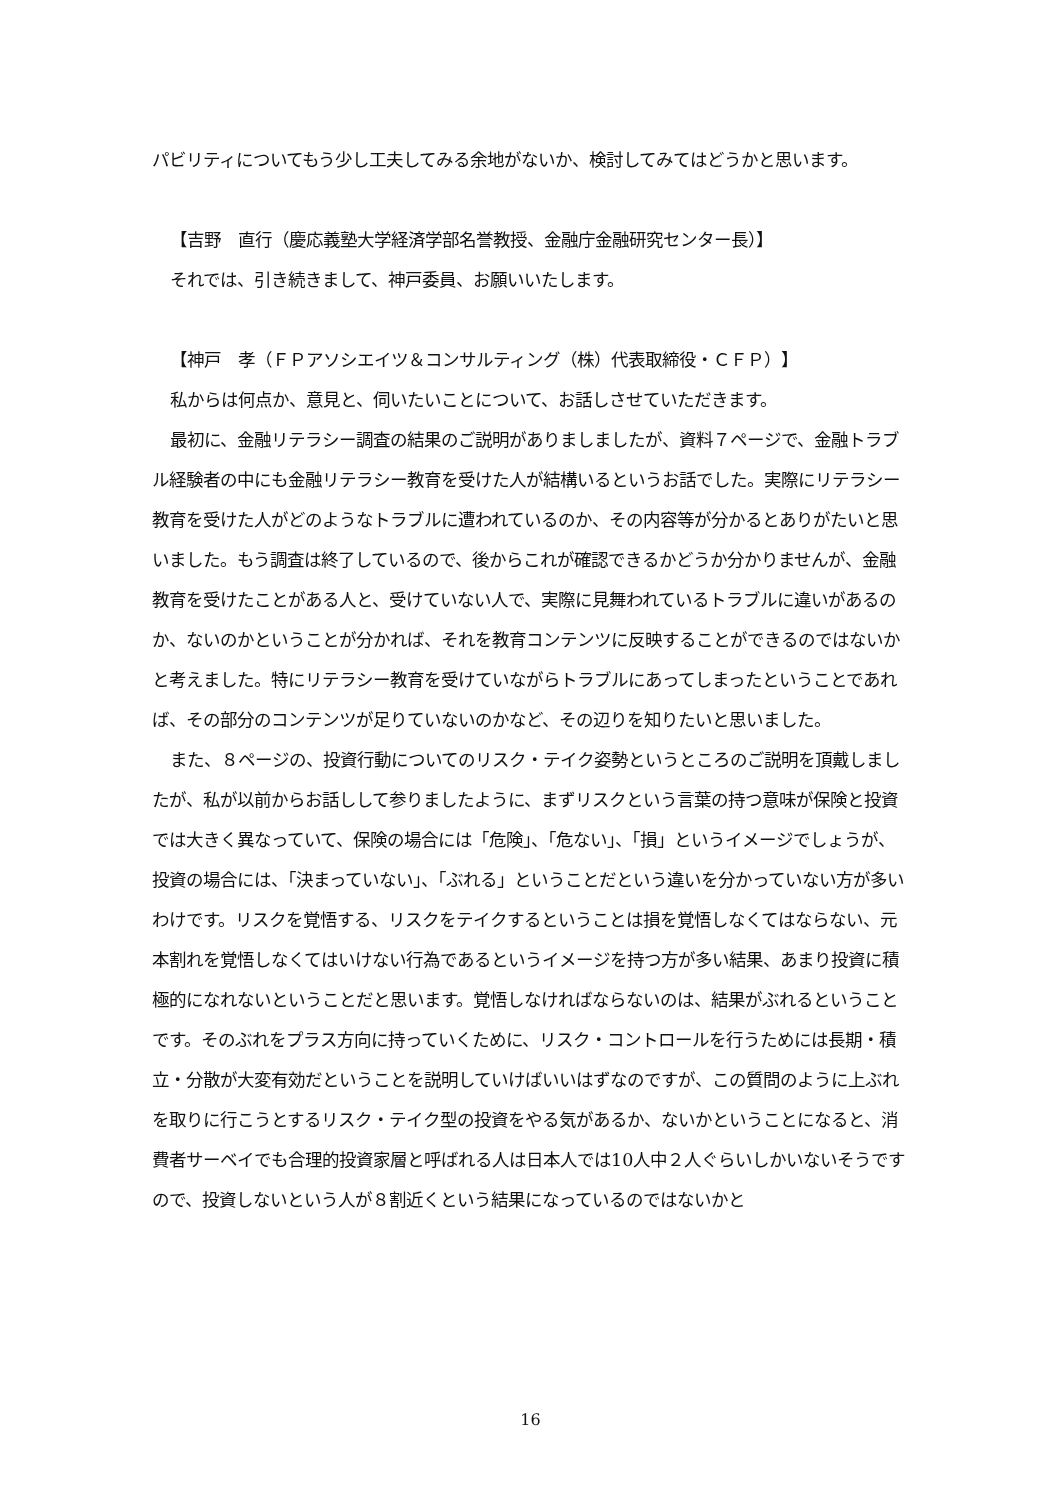パビリティについてもう少し工夫してみる余地がないか、検討してみてはどうかと思います。
【吉野　直行（慶応義塾大学経済学部名誉教授、金融庁金融研究センター長）】
それでは、引き続きまして、神戸委員、お願いいたします。
【神戸　孝（ＦＰアソシエイツ＆コンサルティング（株）代表取締役・ＣＦＰ）】
私からは何点か、意見と、伺いたいことについて、お話しさせていただきます。
最初に、金融リテラシー調査の結果のご説明がありましましたが、資料７ページで、金融トラブル経験者の中にも金融リテラシー教育を受けた人が結構いるというお話でした。実際にリテラシー教育を受けた人がどのようなトラブルに遭われているのか、その内容等が分かるとありがたいと思いました。もう調査は終了しているので、後からこれが確認できるかどうか分かりませんが、金融教育を受けたことがある人と、受けていない人で、実際に見舞われているトラブルに違いがあるのか、ないのかということが分かれば、それを教育コンテンツに反映することができるのではないかと考えました。特にリテラシー教育を受けていながらトラブルにあってしまったということであれば、その部分のコンテンツが足りていないのかなど、その辺りを知りたいと思いました。
また、８ページの、投資行動についてのリスク・テイク姿勢というところのご説明を頂戴しましたが、私が以前からお話しして参りましたように、まずリスクという言葉の持つ意味が保険と投資では大きく異なっていて、保険の場合には「危険」、「危ない」、「損」というイメージでしょうが、投資の場合には、「決まっていない」、「ぶれる」ということだという違いを分かっていない方が多いわけです。リスクを覚悟する、リスクをテイクするということは損を覚悟しなくてはならない、元本割れを覚悟しなくてはいけない行為であるというイメージを持つ方が多い結果、あまり投資に積極的になれないということだと思います。覚悟しなければならないのは、結果がぶれるということです。そのぶれをプラス方向に持っていくために、リスク・コントロールを行うためには長期・積立・分散が大変有効だということを説明していけばいいはずなのですが、この質問のように上ぶれを取りに行こうとするリスク・テイク型の投資をやる気があるか、ないかということになると、消費者サーベイでも合理的投資家層と呼ばれる人は日本人では10人中２人ぐらいしかいないそうですので、投資しないという人が８割近くという結果になっているのではないかと
16